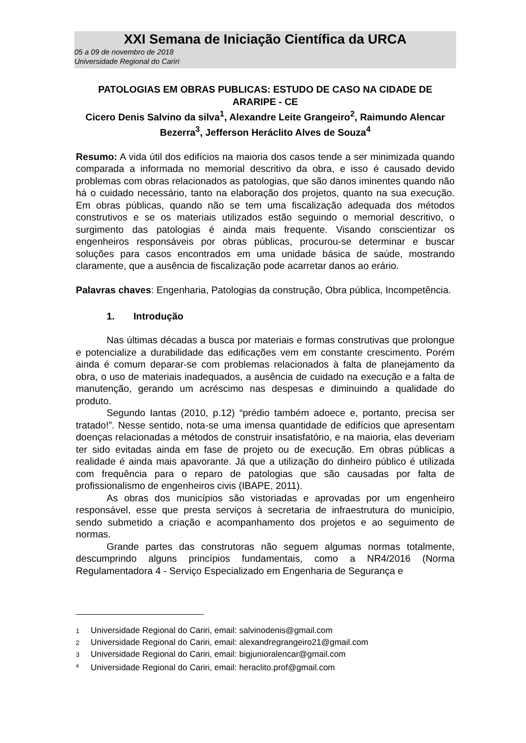XXI Semana de Iniciação Científica da URCA
05 a 09 de novembro de 2018
Universidade Regional do Cariri
PATOLOGIAS EM OBRAS PUBLICAS: ESTUDO DE CASO NA CIDADE DE ARARIPE - CE
Cicero Denis Salvino da silva<sup>1</sup>, Alexandre Leite Grangeiro<sup>2</sup>, Raimundo Alencar Bezerra<sup>3</sup>, Jefferson Heráclito Alves de Souza<sup>4</sup>
Resumo: A vida útil dos edifícios na maioria dos casos tende a ser minimizada quando comparada a informada no memorial descritivo da obra, e isso é causado devido problemas com obras relacionados as patologias, que são danos iminentes quando não há o cuidado necessário, tanto na elaboração dos projetos, quanto na sua execução. Em obras públicas, quando não se tem uma fiscalização adequada dos métodos construtivos e se os materiais utilizados estão seguindo o memorial descritivo, o surgimento das patologias é ainda mais frequente. Visando conscientizar os engenheiros responsáveis por obras públicas, procurou-se determinar e buscar soluções para casos encontrados em uma unidade básica de saúde, mostrando claramente, que a ausência de fiscalização pode acarretar danos ao erário.
Palavras chaves: Engenharia, Patologias da construção, Obra pública, Incompetência.
1. Introdução
Nas últimas décadas a busca por materiais e formas construtivas que prolongue e potencialize a durabilidade das edificações vem em constante crescimento. Porém ainda é comum deparar-se com problemas relacionados à falta de planejamento da obra, o uso de materiais inadequados, a ausência de cuidado na execução e a falta de manutenção, gerando um acréscimo nas despesas e diminuindo a qualidade do produto.
Segundo Iantas (2010, p.12) “prédio também adoece e, portanto, precisa ser tratado!”. Nesse sentido, nota-se uma imensa quantidade de edifícios que apresentam doenças relacionadas a métodos de construir insatisfatório, e na maioria, elas deveriam ter sido evitadas ainda em fase de projeto ou de execução. Em obras públicas a realidade é ainda mais apavorante. Já que a utilização do dinheiro público é utilizada com frequência para o reparo de patologias que são causadas por falta de profissionalismo de engenheiros civis (IBAPE, 2011).
As obras dos municípios são vistoriadas e aprovadas por um engenheiro responsável, esse que presta serviços à secretaria de infraestrutura do município, sendo submetido a criação e acompanhamento dos projetos e ao seguimento de normas.
Grande partes das construtoras não seguem algumas normas totalmente, descumprindo alguns princípios fundamentais, como a NR4/2016 (Norma Regulamentadora 4 - Serviço Especializado em Engenharia de Segurança e
1 Universidade Regional do Cariri, email: salvinodenis@gmail.com
2 Universidade Regional do Cariri, email: alexandregrangeiro21@gmail.com
3 Universidade Regional do Cariri, email: bigjunioralencar@gmail.com
<sup>4</sup> Universidade Regional do Cariri, email: heraclito.prof@gmail.com